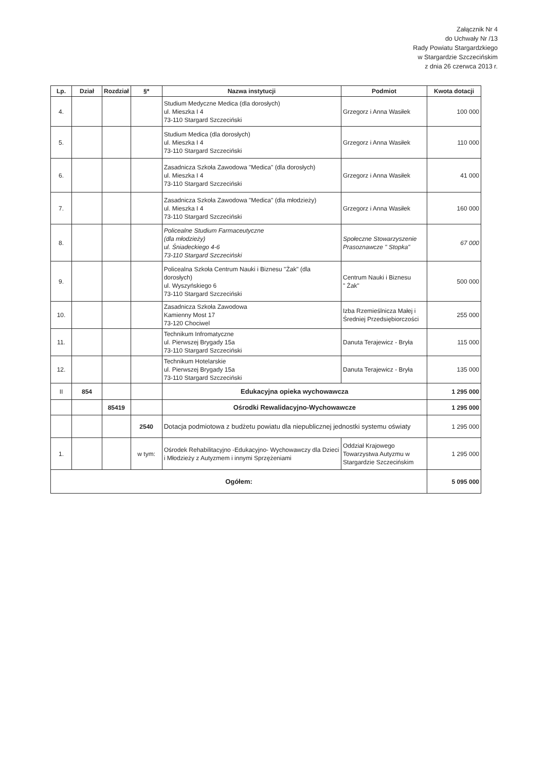Załącznik Nr 4
do Uchwały Nr /13
Rady Powiatu Stargardzkiego
w Stargardzie Szczecińskim
z dnia 26 czerwca 2013 r.
| Lp. | Dział | Rozdział | §* | Nazwa instytucji | Podmiot | Kwota dotacji |
| --- | --- | --- | --- | --- | --- | --- |
| 4. | | | | Studium Medyczne Medica (dla dorosłych) ul. Mieszka I 4 73-110 Stargard Szczeciński | Grzegorz i Anna Wasiłek | 100 000 |
| 5. | | | | Studium Medica (dla dorosłych) ul. Mieszka I 4 73-110 Stargard Szczeciński | Grzegorz i Anna Wasiłek | 110 000 |
| 6. | | | | Zasadnicza Szkoła Zawodowa "Medica" (dla dorosłych) ul. Mieszka I 4 73-110 Stargard Szczeciński | Grzegorz i Anna Wasiłek | 41 000 |
| 7. | | | | Zasadnicza Szkoła Zawodowa "Medica" (dla młodzieży) ul. Mieszka I 4 73-110 Stargard Szczeciński | Grzegorz i Anna Wasiłek | 160 000 |
| 8. | | | | Policealne Studium Farmaceutyczne (dla młodzieży) ul. Śniadeckiego 4-6 73-110 Stargard Szczeciński | Społeczne Stowarzyszenie Prasoznawcze " Stopka" | 67 000 |
| 9. | | | | Policealna Szkoła Centrum Nauki i Biznesu "Żak" (dla dorosłych) ul. Wyszyńskiego 6 73-110 Stargard Szczeciński | Centrum Nauki i Biznesu " Żak" | 500 000 |
| 10. | | | | Zasadnicza Szkoła Zawodowa Kamienny Most 17 73-120 Chociwel | Izba Rzemieślnicza Małej i Średniej Przedsiębiorczości | 255 000 |
| 11. | | | | Technikum Infromatyczne ul. Pierwszej Brygady 15a 73-110 Stargard Szczeciński | Danuta Terajewicz - Bryła | 115 000 |
| 12. | | | | Technikum Hotelarskie ul. Pierwszej Brygady 15a 73-110 Stargard Szczeciński | Danuta Terajewicz - Bryła | 135 000 |
| II | 854 | | | Edukacyjna opieka wychowawcza | | 1 295 000 |
| | | 85419 | | Ośrodki Rewalidacyjno-Wychowawcze | | 1 295 000 |
| | | | 2540 | Dotacja podmiotowa z budżetu powiatu dla niepublicznej jednostki systemu oświaty | | 1 295 000 |
| 1. | | | w tym: | Ośrodek Rehabilitacyjno -Edukacyjno- Wychowawczy dla Dzieci i Młodzieży z Autyzmem i innymi Sprzężeniami | Oddział Krajowego Towarzystwa Autyzmu w Stargardzie Szczecińskim | 1 295 000 |
| Ogółem: | | | | | | 5 095 000 |